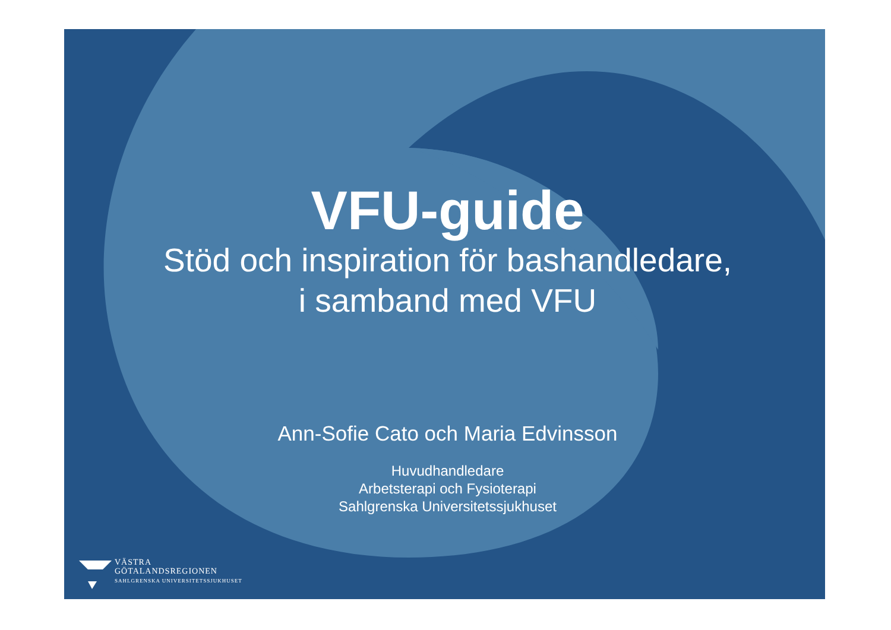VFU-guide
Stöd och inspiration för bashandledare,
i samband med VFU
Ann-Sofie Cato och Maria Edvinsson
Huvudhandledare
Arbetsterapi och Fysioterapi
Sahlgrenska Universitetssjukhuset
VÄSTRA
GÖTALANDSREGIONEN
SAHLGRENSKA UNIVERSITETSSJUKHUSET